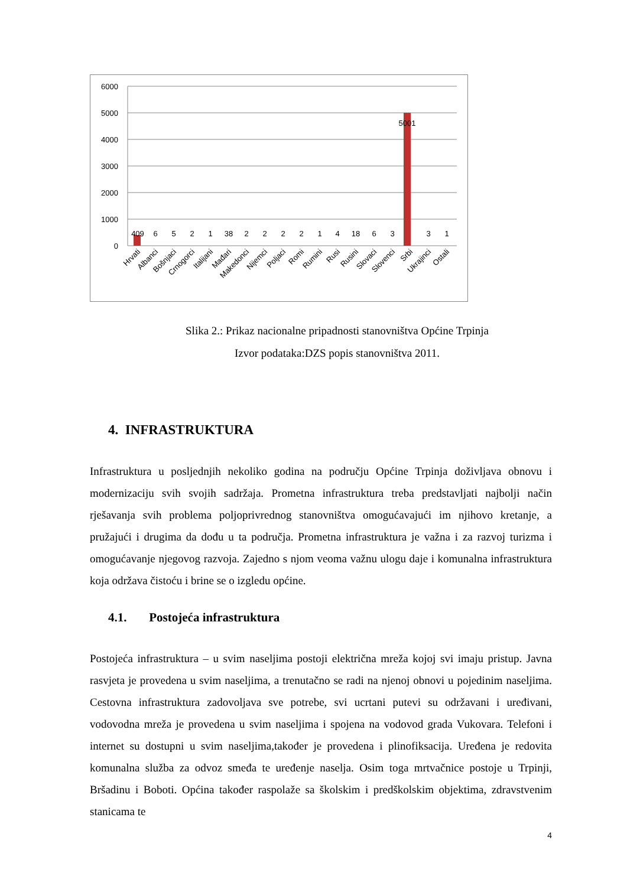6000
5000
4000
3000
2000
1000
0
409
6
5
2
1
38
2
2
2
2
1
4
18
6
3
5001
3
1
Hrvati
Albanci
Bošnjaci
Crnogorci
Italijani
Mađari
Makedonci
Nijemci
Poljaci
Romi
Rumini
Rusi
Rusini
Slovaci
Slovenci
Srbi
Ukrajinci
Ostali
Slika 2.: Prikaz nacionalne pripadnosti stanovništva Općine Trpinja
Izvor podataka:DZS popis stanovništva 2011.
4. INFRASTRUKTURA
Infrastruktura u posljednjih nekoliko godina na području Općine Trpinja doživljava obnovu i modernizaciju svih svojih sadržaja. Prometna infrastruktura treba predstavljati najbolji način rješavanja svih problema poljoprivrednog stanovništva omogućavajući im njihovo kretanje, a pružajući i drugima da dođu u ta područja. Prometna infrastruktura je važna i za razvoj turizma i omogućavanje njegovog razvoja. Zajedno s njom veoma važnu ulogu daje i komunalna infrastruktura koja održava čistoću i brine se o izgledu općine.
4.1. Postojeća infrastruktura
Postojeća infrastruktura – u svim naseljima postoji električna mreža kojoj svi imaju pristup. Javna rasvjeta je provedena u svim naseljima, a trenutačno se radi na njenoj obnovi u pojedinim naseljima. Cestovna infrastruktura zadovoljava sve potrebe, svi ucrtani putevi su održavani i uređivani, vodovodna mreža je provedena u svim naseljima i spojena na vodovod grada Vukovara. Telefoni i internet su dostupni u svim naseljima,također je provedena i plinofiksacija. Uređena je redovita komunalna služba za odvoz smeđa te uređenje naselja. Osim toga mrtvačnice postoje u Trpinji, Bršadinu i Boboti. Općina također raspolaže sa školskim i predškolskim objektima, zdravstvenim stanicama te
4